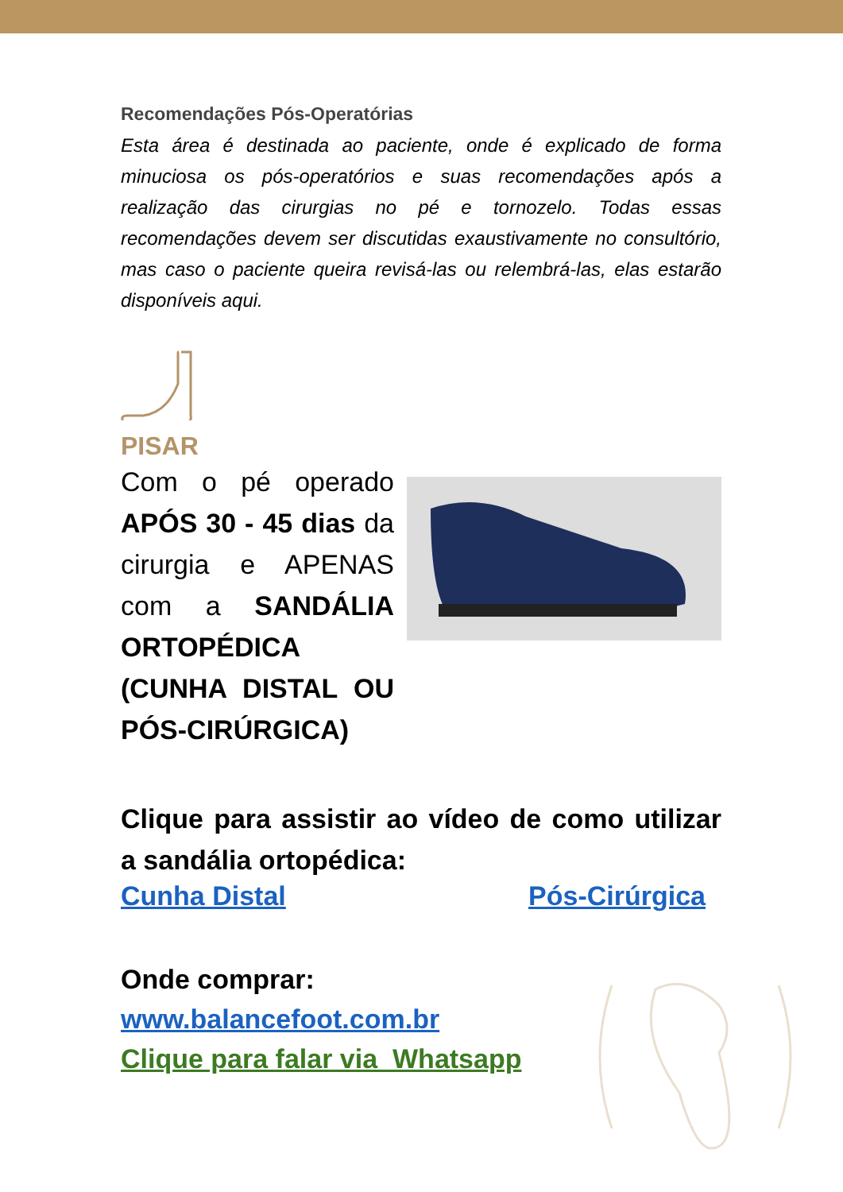Recomendações Pós-Operatórias
Esta área é destinada ao paciente, onde é explicado de forma minuciosa os pós-operatórios e suas recomendações após a realização das cirurgias no pé e tornozelo. Todas essas recomendações devem ser discutidas exaustivamente no consultório, mas caso o paciente queira revisá-las ou relembrá-las, elas estarão disponíveis aqui.
PISAR
Com o pé operado APÓS 30 - 45 dias da cirurgia e APENAS com a SANDÁLIA ORTOPÉDICA (CUNHA DISTAL OU PÓS-CIRÚRGICA)
Clique para assistir ao vídeo de como utilizar a sandália ortopédica:
Cunha Distal Pós-Cirúrgica
Onde comprar:
www.balancefoot.com.br
Clique para falar via Whatsapp